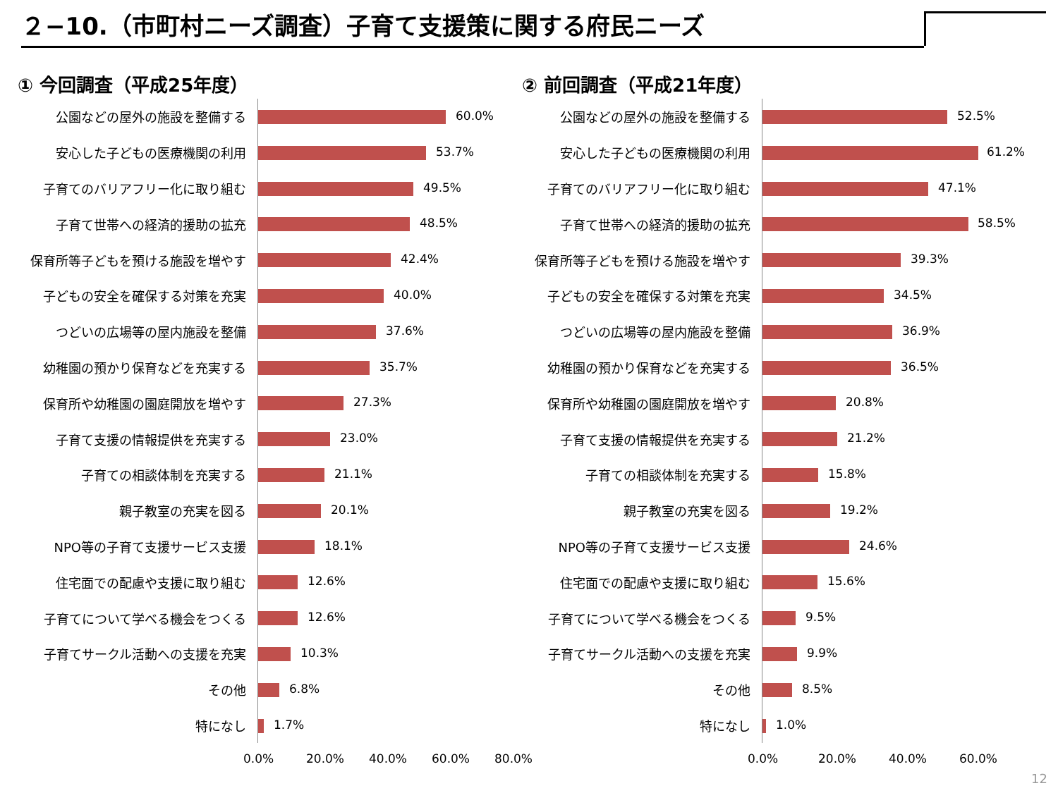２−10.（市町村ニーズ調査）子育て支援策に関する府民ニーズ
① 今回調査（平成25年度）
公園などの屋外の施設を整備する
60.0%
安心した子どもの医療機関の利用
53.7%
子育てのバリアフリー化に取り組む
49.5%
子育て世帯への経済的援助の拡充
48.5%
保育所等子どもを預ける施設を増やす
42.4%
子どもの安全を確保する対策を充実
40.0%
つどいの広場等の屋内施設を整備
37.6%
幼稚園の預かり保育などを充実する
35.7%
保育所や幼稚園の園庭開放を増やす
27.3%
子育て支援の情報提供を充実する
23.0%
子育ての相談体制を充実する
21.1%
親子教室の充実を図る
20.1%
NPO等の子育て支援サービス支援
18.1%
住宅面での配慮や支援に取り組む
12.6%
子育てについて学べる機会をつくる
12.6%
子育てサークル活動への支援を充実
10.3%
その他
6.8%
特になし
1.7%
0.0% 20.0% 40.0% 60.0% 80.0%
② 前回調査（平成21年度）
公園などの屋外の施設を整備する
52.5%
安心した子どもの医療機関の利用
61.2%
子育てのバリアフリー化に取り組む
47.1%
子育て世帯への経済的援助の拡充
58.5%
保育所等子どもを預ける施設を増やす
39.3%
子どもの安全を確保する対策を充実
34.5%
つどいの広場等の屋内施設を整備
36.9%
幼稚園の預かり保育などを充実する
36.5%
保育所や幼稚園の園庭開放を増やす
20.8%
子育て支援の情報提供を充実する
21.2%
子育ての相談体制を充実する
15.8%
親子教室の充実を図る
19.2%
NPO等の子育て支援サービス支援
24.6%
住宅面での配慮や支援に取り組む
15.6%
子育てについて学べる機会をつくる
9.5%
子育てサークル活動への支援を充実
9.9%
その他
8.5%
特になし
1.0%
0.0% 20.0% 40.0% 60.0%
12